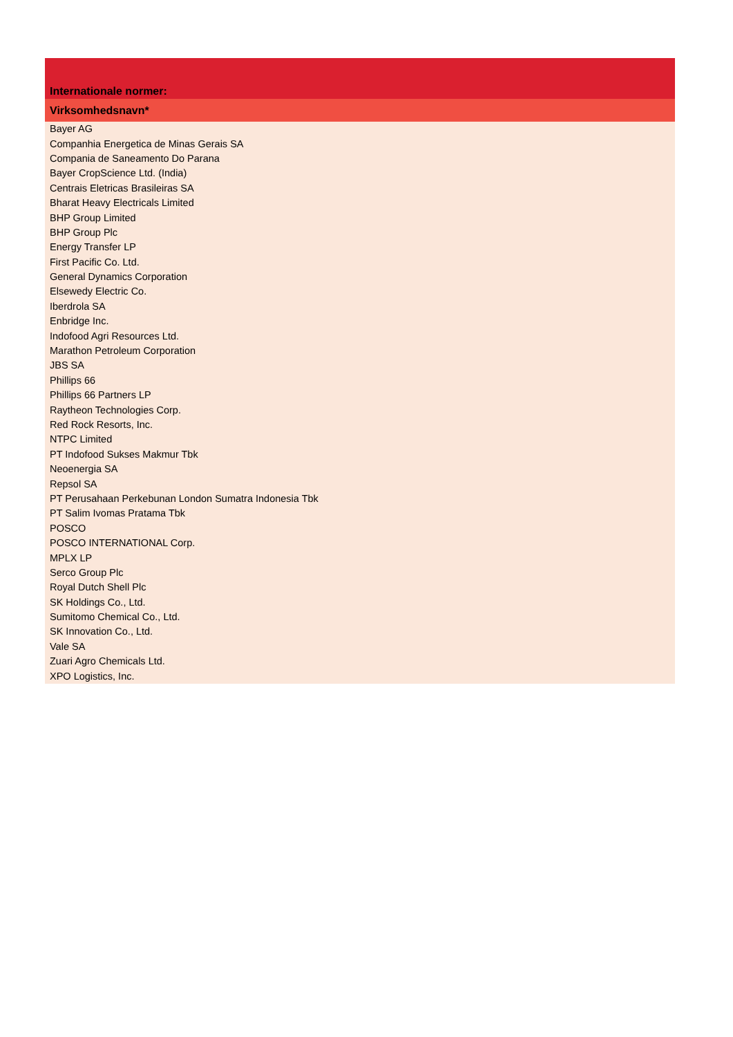| Internationale normer: |
| --- |
| Virksomhedsnavn* |
| Bayer AG |
| Companhia Energetica de Minas Gerais SA |
| Compania de Saneamento Do Parana |
| Bayer CropScience Ltd. (India) |
| Centrais Eletricas Brasileiras SA |
| Bharat Heavy Electricals Limited |
| BHP Group Limited |
| BHP Group Plc |
| Energy Transfer LP |
| First Pacific Co. Ltd. |
| General Dynamics Corporation |
| Elsewedy Electric Co. |
| Iberdrola SA |
| Enbridge Inc. |
| Indofood Agri Resources Ltd. |
| Marathon Petroleum Corporation |
| JBS SA |
| Phillips 66 |
| Phillips 66 Partners LP |
| Raytheon Technologies Corp. |
| Red Rock Resorts, Inc. |
| NTPC Limited |
| PT Indofood Sukses Makmur Tbk |
| Neoenergia SA |
| Repsol SA |
| PT Perusahaan Perkebunan London Sumatra Indonesia Tbk |
| PT Salim Ivomas Pratama Tbk |
| POSCO |
| POSCO INTERNATIONAL Corp. |
| MPLX LP |
| Serco Group Plc |
| Royal Dutch Shell Plc |
| SK Holdings Co., Ltd. |
| Sumitomo Chemical Co., Ltd. |
| SK Innovation Co., Ltd. |
| Vale SA |
| Zuari Agro Chemicals Ltd. |
| XPO Logistics, Inc. |